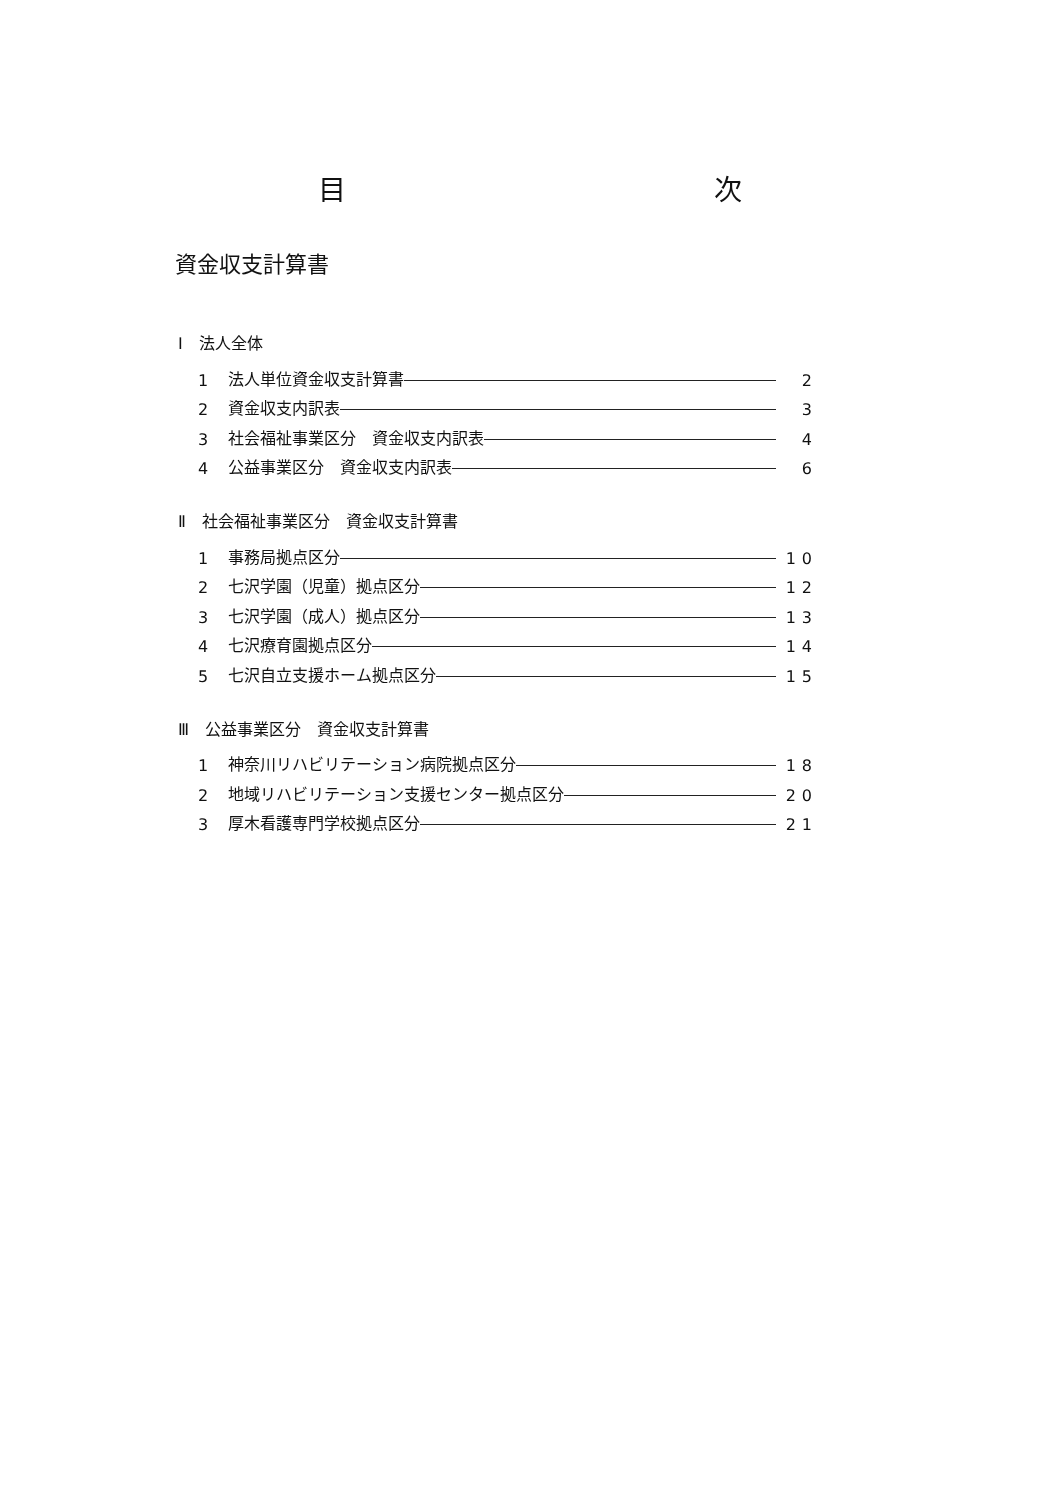目 次
資金収支計算書
Ⅰ　法人全体
1 法人単位資金収支計算書 2
2 資金収支内訳表 3
3 社会福祉事業区分　資金収支内訳表 4
4 公益事業区分　資金収支内訳表 6
Ⅱ　社会福祉事業区分　資金収支計算書
1 事務局拠点区分 10
2 七沢学園（児童）拠点区分 12
3 七沢学園（成人）拠点区分 13
4 七沢療育園拠点区分 14
5 七沢自立支援ホーム拠点区分 15
Ⅲ　公益事業区分　資金収支計算書
1 神奈川リハビリテーション病院拠点区分 18
2 地域リハビリテーション支援センター拠点区分 20
3 厚木看護専門学校拠点区分 21